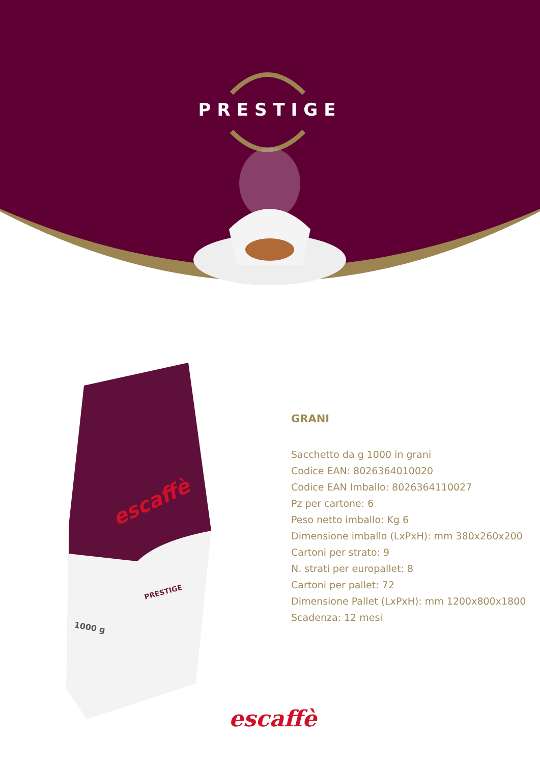PRESTIGE
escaffè
PRESTIGE
1000 g
GRANI
Sacchetto da g 1000 in grani
Codice EAN: 8026364010020
Codice EAN Imballo: 8026364110027
Pz per cartone: 6
Peso netto imballo: Kg 6
Dimensione imballo (LxPxH): mm 380x260x200
Cartoni per strato: 9
N. strati per europallet: 8
Cartoni per pallet: 72
Dimensione Pallet (LxPxH): mm 1200x800x1800
Scadenza: 12 mesi
escaffè